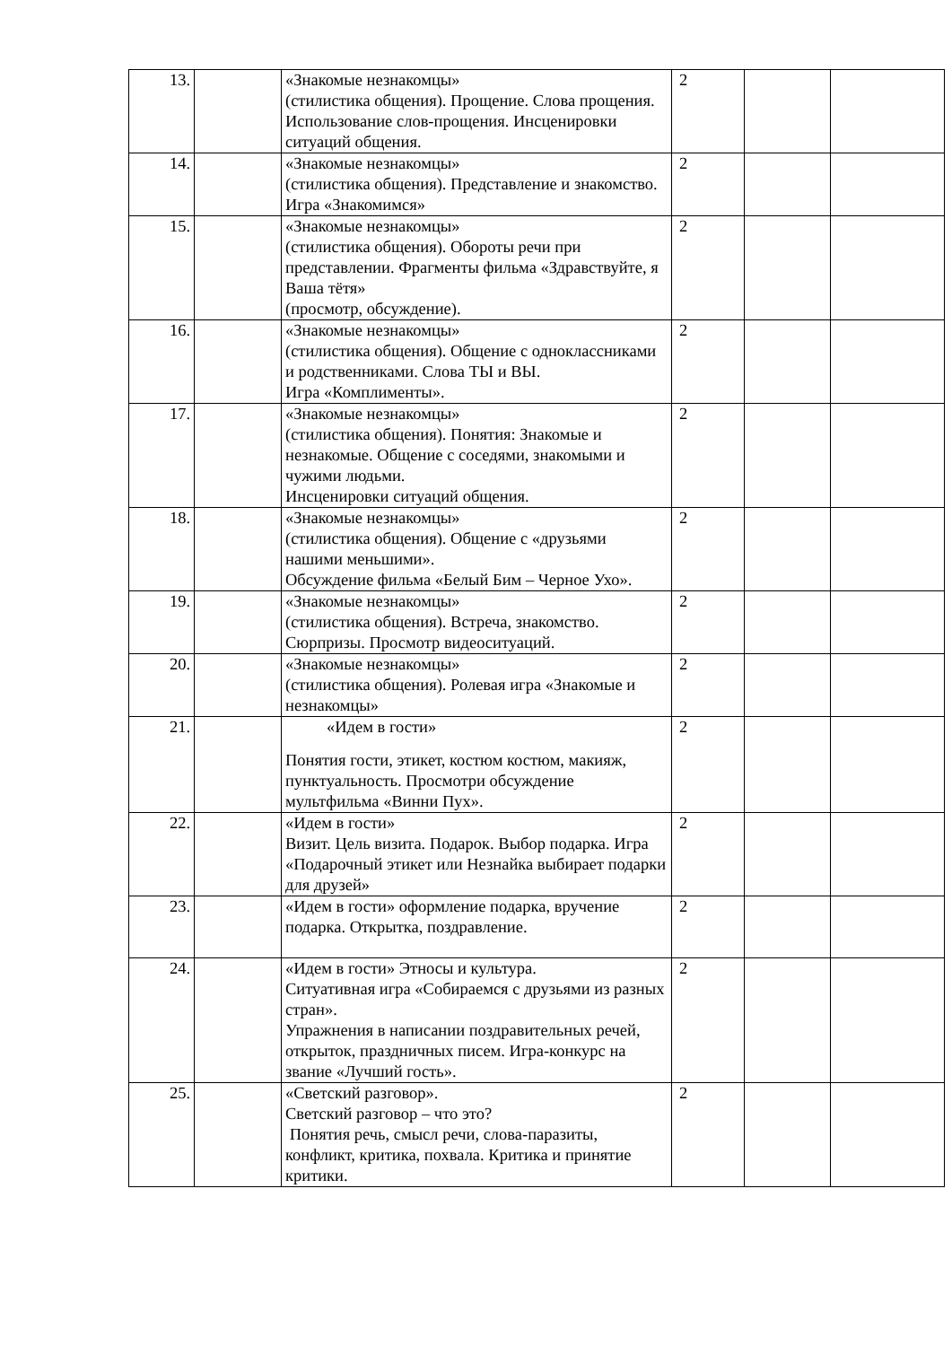| 13. | | «Знакомые незнакомцы» (стилистика общения). Прощение. Слова прощения. Использование слов-прощения. Инсценировки ситуаций общения. | 2 | | |
| 14. | | «Знакомые незнакомцы» (стилистика общения). Представление и знакомство. Игра «Знакомимся» | 2 | | |
| 15. | | «Знакомые незнакомцы» (стилистика общения). Обороты речи при представлении. Фрагменты фильма «Здравствуйте, я Ваша тётя» (просмотр, обсуждение). | 2 | | |
| 16. | | «Знакомые незнакомцы» (стилистика общения). Общение с одноклассниками и родственниками. Слова ТЫ и ВЫ. Игра «Комплименты». | 2 | | |
| 17. | | «Знакомые незнакомцы» (стилистика общения). Понятия: Знакомые и незнакомые. Общение с соседями, знакомыми и чужими людьми. Инсценировки ситуаций общения. | 2 | | |
| 18. | | «Знакомые незнакомцы» (стилистика общения). Общение с «друзьями нашими меньшими». Обсуждение фильма «Белый Бим – Черное Ухо». | 2 | | |
| 19. | | «Знакомые незнакомцы» (стилистика общения). Встреча, знакомство. Сюрпризы. Просмотр видеоситуаций. | 2 | | |
| 20. | | «Знакомые незнакомцы» (стилистика общения). Ролевая игра «Знакомые и незнакомцы» | 2 | | |
| 21. | | «Идем в гости» Понятия гости, этикет, костюм костюм, макияж, пунктуальность. Просмотри обсуждение мультфильма «Винни Пух». | 2 | | |
| 22. | | «Идем в гости» Визит. Цель визита. Подарок. Выбор подарка. Игра «Подарочный этикет или Незнайка выбирает подарки для друзей» | 2 | | |
| 23. | | «Идем в гости» оформление подарка, вручение подарка. Открытка, поздравление. | 2 | | |
| 24. | | «Идем в гости» Этносы и культура. Ситуативная игра «Собираемся с друзьями из разных стран». Упражнения в написании поздравительных речей, открыток, праздничных писем. Игра-конкурс на звание «Лучший гость». | 2 | | |
| 25. | | «Светский разговор». Светский разговор – что это? Понятия речь, смысл речи, слова-паразиты, конфликт, критика, похвала. Критика и принятие критики. | 2 | | |